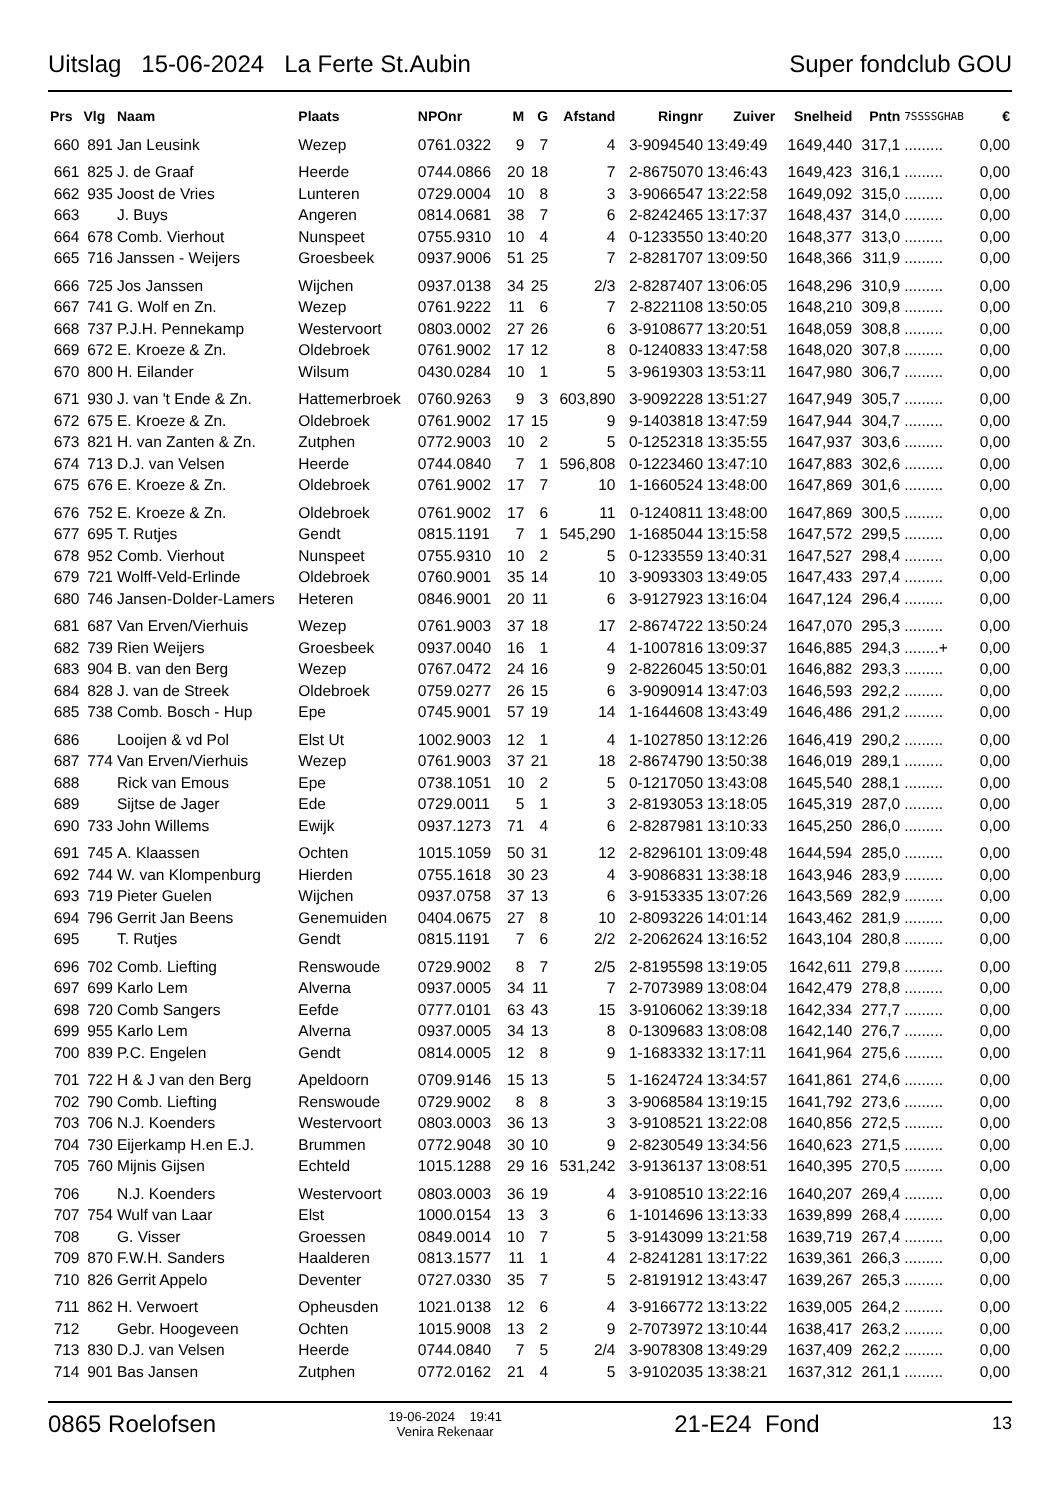Uitslag 15-06-2024 La Ferte St.Aubin
Super fondclub GOU
| Prs | Vlg | Naam | Plaats | NPOnr | M | G | Afstand | Ringnr | Zuiver | Snelheid | Pntn | 7SSSSGHAB | € |
| --- | --- | --- | --- | --- | --- | --- | --- | --- | --- | --- | --- | --- | --- |
| 660 | 891 | Jan Leusink | Wezep | 0761.0322 | 9 | 7 | 4 | 3-9094540 | 13:49:49 | 1649,440 | 317,1 | ......... | 0,00 |
| 661 | 825 | J. de Graaf | Heerde | 0744.0866 | 20 | 18 | 7 | 2-8675070 | 13:46:43 | 1649,423 | 316,1 | ......... | 0,00 |
| 662 | 935 | Joost de Vries | Lunteren | 0729.0004 | 10 | 8 | 3 | 3-9066547 | 13:22:58 | 1649,092 | 315,0 | ......... | 0,00 |
| 663 | | J. Buys | Angeren | 0814.0681 | 38 | 7 | 6 | 2-8242465 | 13:17:37 | 1648,437 | 314,0 | ......... | 0,00 |
| 664 | 678 | Comb. Vierhout | Nunspeet | 0755.9310 | 10 | 4 | 4 | 0-1233550 | 13:40:20 | 1648,377 | 313,0 | ......... | 0,00 |
| 665 | 716 | Janssen - Weijers | Groesbeek | 0937.9006 | 51 | 25 | 7 | 2-8281707 | 13:09:50 | 1648,366 | 311,9 | ......... | 0,00 |
| 666 | 725 | Jos Janssen | Wijchen | 0937.0138 | 34 | 25 | 2/3 | 2-8287407 | 13:06:05 | 1648,296 | 310,9 | ......... | 0,00 |
| 667 | 741 | G. Wolf en Zn. | Wezep | 0761.9222 | 11 | 6 | 7 | 2-8221108 | 13:50:05 | 1648,210 | 309,8 | ......... | 0,00 |
| 668 | 737 | P.J.H. Pennekamp | Westervoort | 0803.0002 | 27 | 26 | 6 | 3-9108677 | 13:20:51 | 1648,059 | 308,8 | ......... | 0,00 |
| 669 | 672 | E. Kroeze & Zn. | Oldebroek | 0761.9002 | 17 | 12 | 8 | 0-1240833 | 13:47:58 | 1648,020 | 307,8 | ......... | 0,00 |
| 670 | 800 | H. Eilander | Wilsum | 0430.0284 | 10 | 1 | 5 | 3-9619303 | 13:53:11 | 1647,980 | 306,7 | ......... | 0,00 |
| 671 | 930 | J. van 't Ende & Zn. | Hattemerbroek | 0760.9263 | 9 | 3 | 603,890 | 3-9092228 | 13:51:27 | 1647,949 | 305,7 | ......... | 0,00 |
| 672 | 675 | E. Kroeze & Zn. | Oldebroek | 0761.9002 | 17 | 15 | 9 | 9-1403818 | 13:47:59 | 1647,944 | 304,7 | ......... | 0,00 |
| 673 | 821 | H. van Zanten & Zn. | Zutphen | 0772.9003 | 10 | 2 | 5 | 0-1252318 | 13:35:55 | 1647,937 | 303,6 | ......... | 0,00 |
| 674 | 713 | D.J. van Velsen | Heerde | 0744.0840 | 7 | 1 | 596,808 | 0-1223460 | 13:47:10 | 1647,883 | 302,6 | ......... | 0,00 |
| 675 | 676 | E. Kroeze & Zn. | Oldebroek | 0761.9002 | 17 | 7 | 10 | 1-1660524 | 13:48:00 | 1647,869 | 301,6 | ......... | 0,00 |
| 676 | 752 | E. Kroeze & Zn. | Oldebroek | 0761.9002 | 17 | 6 | 11 | 0-1240811 | 13:48:00 | 1647,869 | 300,5 | ......... | 0,00 |
| 677 | 695 | T. Rutjes | Gendt | 0815.1191 | 7 | 1 | 545,290 | 1-1685044 | 13:15:58 | 1647,572 | 299,5 | ......... | 0,00 |
| 678 | 952 | Comb. Vierhout | Nunspeet | 0755.9310 | 10 | 2 | 5 | 0-1233559 | 13:40:31 | 1647,527 | 298,4 | ......... | 0,00 |
| 679 | 721 | Wolff-Veld-Erlinde | Oldebroek | 0760.9001 | 35 | 14 | 10 | 3-9093303 | 13:49:05 | 1647,433 | 297,4 | ......... | 0,00 |
| 680 | 746 | Jansen-Dolder-Lamers | Heteren | 0846.9001 | 20 | 11 | 6 | 3-9127923 | 13:16:04 | 1647,124 | 296,4 | ......... | 0,00 |
| 681 | 687 | Van Erven/Vierhuis | Wezep | 0761.9003 | 37 | 18 | 17 | 2-8674722 | 13:50:24 | 1647,070 | 295,3 | ......... | 0,00 |
| 682 | 739 | Rien Weijers | Groesbeek | 0937.0040 | 16 | 1 | 4 | 1-1007816 | 13:09:37 | 1646,885 | 294,3 | ........+ | 0,00 |
| 683 | 904 | B. van den Berg | Wezep | 0767.0472 | 24 | 16 | 9 | 2-8226045 | 13:50:01 | 1646,882 | 293,3 | ......... | 0,00 |
| 684 | 828 | J. van de Streek | Oldebroek | 0759.0277 | 26 | 15 | 6 | 3-9090914 | 13:47:03 | 1646,593 | 292,2 | ......... | 0,00 |
| 685 | 738 | Comb. Bosch - Hup | Epe | 0745.9001 | 57 | 19 | 14 | 1-1644608 | 13:43:49 | 1646,486 | 291,2 | ......... | 0,00 |
| 686 | | Looijen & vd Pol | Elst Ut | 1002.9003 | 12 | 1 | 4 | 1-1027850 | 13:12:26 | 1646,419 | 290,2 | ......... | 0,00 |
| 687 | 774 | Van Erven/Vierhuis | Wezep | 0761.9003 | 37 | 21 | 18 | 2-8674790 | 13:50:38 | 1646,019 | 289,1 | ......... | 0,00 |
| 688 | | Rick van Emous | Epe | 0738.1051 | 10 | 2 | 5 | 0-1217050 | 13:43:08 | 1645,540 | 288,1 | ......... | 0,00 |
| 689 | | Sijtse de Jager | Ede | 0729.0011 | 5 | 1 | 3 | 2-8193053 | 13:18:05 | 1645,319 | 287,0 | ......... | 0,00 |
| 690 | 733 | John Willems | Ewijk | 0937.1273 | 71 | 4 | 6 | 2-8287981 | 13:10:33 | 1645,250 | 286,0 | ......... | 0,00 |
| 691 | 745 | A. Klaassen | Ochten | 1015.1059 | 50 | 31 | 12 | 2-8296101 | 13:09:48 | 1644,594 | 285,0 | ......... | 0,00 |
| 692 | 744 | W. van Klompenburg | Hierden | 0755.1618 | 30 | 23 | 4 | 3-9086831 | 13:38:18 | 1643,946 | 283,9 | ......... | 0,00 |
| 693 | 719 | Pieter Guelen | Wijchen | 0937.0758 | 37 | 13 | 6 | 3-9153335 | 13:07:26 | 1643,569 | 282,9 | ......... | 0,00 |
| 694 | 796 | Gerrit Jan Beens | Genemuiden | 0404.0675 | 27 | 8 | 10 | 2-8093226 | 14:01:14 | 1643,462 | 281,9 | ......... | 0,00 |
| 695 | | T. Rutjes | Gendt | 0815.1191 | 7 | 6 | 2/2 | 2-2062624 | 13:16:52 | 1643,104 | 280,8 | ......... | 0,00 |
| 696 | 702 | Comb. Liefting | Renswoude | 0729.9002 | 8 | 7 | 2/5 | 2-8195598 | 13:19:05 | 1642,611 | 279,8 | ......... | 0,00 |
| 697 | 699 | Karlo Lem | Alverna | 0937.0005 | 34 | 11 | 7 | 2-7073989 | 13:08:04 | 1642,479 | 278,8 | ......... | 0,00 |
| 698 | 720 | Comb Sangers | Eefde | 0777.0101 | 63 | 43 | 15 | 3-9106062 | 13:39:18 | 1642,334 | 277,7 | ......... | 0,00 |
| 699 | 955 | Karlo Lem | Alverna | 0937.0005 | 34 | 13 | 8 | 0-1309683 | 13:08:08 | 1642,140 | 276,7 | ......... | 0,00 |
| 700 | 839 | P.C. Engelen | Gendt | 0814.0005 | 12 | 8 | 9 | 1-1683332 | 13:17:11 | 1641,964 | 275,6 | ......... | 0,00 |
| 701 | 722 | H & J van den Berg | Apeldoorn | 0709.9146 | 15 | 13 | 5 | 1-1624724 | 13:34:57 | 1641,861 | 274,6 | ......... | 0,00 |
| 702 | 790 | Comb. Liefting | Renswoude | 0729.9002 | 8 | 8 | 3 | 3-9068584 | 13:19:15 | 1641,792 | 273,6 | ......... | 0,00 |
| 703 | 706 | N.J. Koenders | Westervoort | 0803.0003 | 36 | 13 | 3 | 3-9108521 | 13:22:08 | 1640,856 | 272,5 | ......... | 0,00 |
| 704 | 730 | Eijerkamp H.en E.J. | Brummen | 0772.9048 | 30 | 10 | 9 | 2-8230549 | 13:34:56 | 1640,623 | 271,5 | ......... | 0,00 |
| 705 | 760 | Mijnis Gijsen | Echteld | 1015.1288 | 29 | 16 | 531,242 | 3-9136137 | 13:08:51 | 1640,395 | 270,5 | ......... | 0,00 |
| 706 | | N.J. Koenders | Westervoort | 0803.0003 | 36 | 19 | 4 | 3-9108510 | 13:22:16 | 1640,207 | 269,4 | ......... | 0,00 |
| 707 | 754 | Wulf van Laar | Elst | 1000.0154 | 13 | 3 | 6 | 1-1014696 | 13:13:33 | 1639,899 | 268,4 | ......... | 0,00 |
| 708 | | G. Visser | Groessen | 0849.0014 | 10 | 7 | 5 | 3-9143099 | 13:21:58 | 1639,719 | 267,4 | ......... | 0,00 |
| 709 | 870 | F.W.H. Sanders | Haalderen | 0813.1577 | 11 | 1 | 4 | 2-8241281 | 13:17:22 | 1639,361 | 266,3 | ......... | 0,00 |
| 710 | 826 | Gerrit Appelo | Deventer | 0727.0330 | 35 | 7 | 5 | 2-8191912 | 13:43:47 | 1639,267 | 265,3 | ......... | 0,00 |
| 711 | 862 | H. Verwoert | Opheusden | 1021.0138 | 12 | 6 | 4 | 3-9166772 | 13:13:22 | 1639,005 | 264,2 | ......... | 0,00 |
| 712 | | Gebr. Hoogeveen | Ochten | 1015.9008 | 13 | 2 | 9 | 2-7073972 | 13:10:44 | 1638,417 | 263,2 | ......... | 0,00 |
| 713 | 830 | D.J. van Velsen | Heerde | 0744.0840 | 7 | 5 | 2/4 | 3-9078308 | 13:49:29 | 1637,409 | 262,2 | ......... | 0,00 |
| 714 | 901 | Bas Jansen | Zutphen | 0772.0162 | 21 | 4 | 5 | 3-9102035 | 13:38:21 | 1637,312 | 261,1 | ......... | 0,00 |
0865 Roelofsen
19-06-2024 19:41
Venira Rekenaar
21-E24 Fond
13